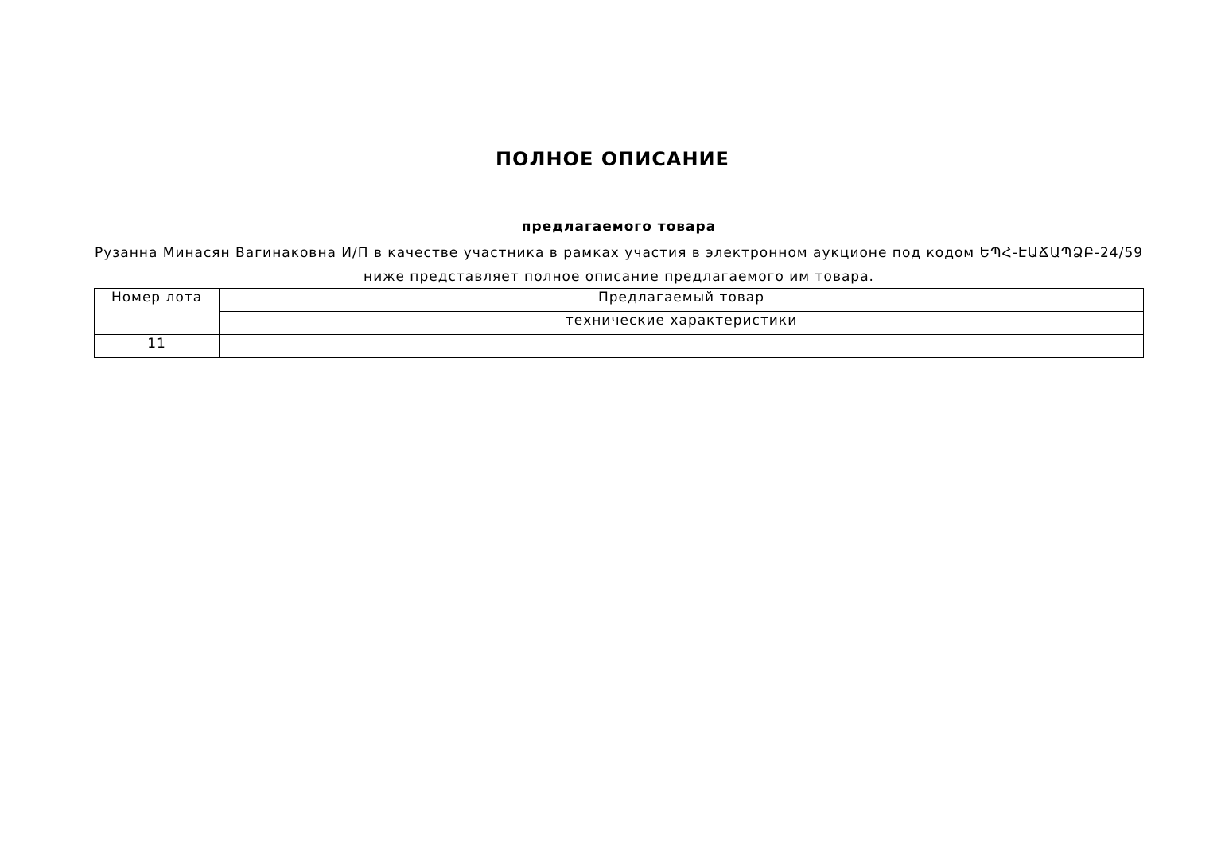ПОЛНОЕ ОПИСАНИЕ
предлагаемого товара
Рузанна Минасян Вагинаковна И/П в качестве участника в рамках участия в электронном аукционе под кодом ԵՊՀ-ԷԱՃԱՊՁԲ-24/59 ниже представляет полное описание предлагаемого им товара.
| Номер лота | Предлагаемый товар |
| --- | --- |
| | технические характеристики |
| 11 | |